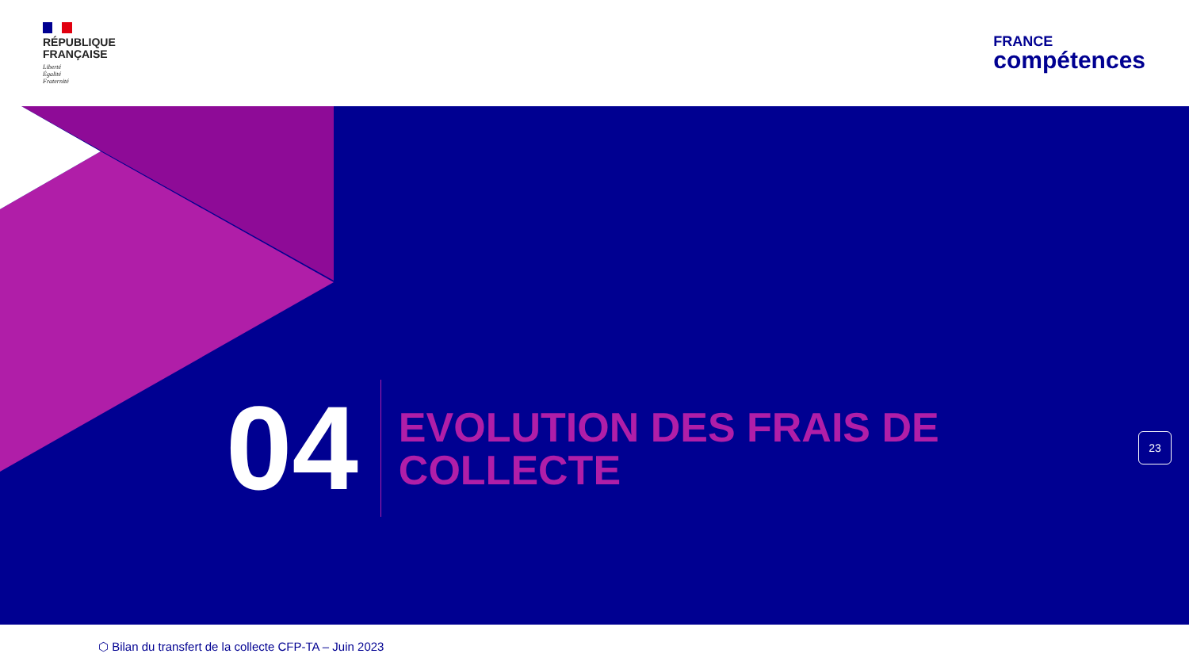RÉPUBLIQUE
FRANÇAISE
Liberté
Égalité
Fraternité
FRANCE
compétences
04
EVOLUTION DES FRAIS DE
COLLECTE
23
⬡ Bilan du transfert de la collecte CFP-TA – Juin 2023